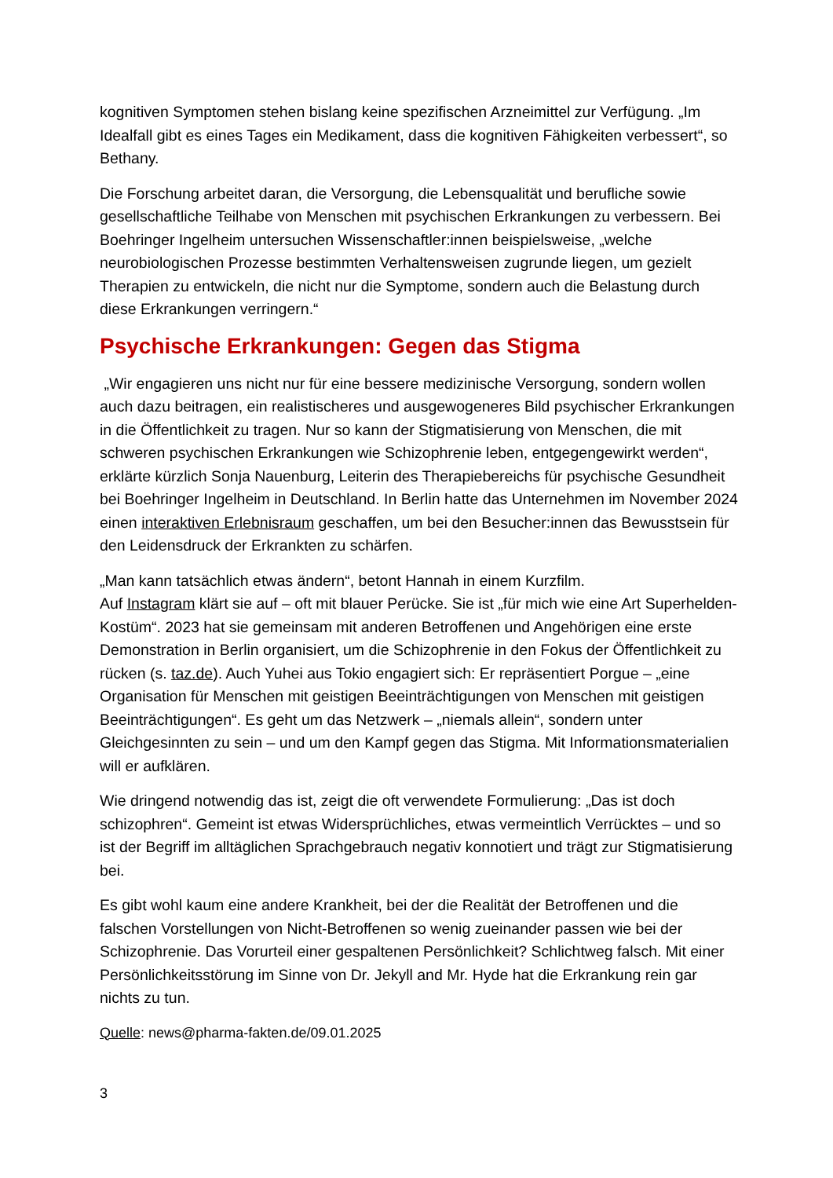kognitiven Symptomen stehen bislang keine spezifischen Arzneimittel zur Verfügung. „Im Idealfall gibt es eines Tages ein Medikament, dass die kognitiven Fähigkeiten verbessert“, so Bethany.
Die Forschung arbeitet daran, die Versorgung, die Lebensqualität und berufliche sowie gesellschaftliche Teilhabe von Menschen mit psychischen Erkrankungen zu verbessern. Bei Boehringer Ingelheim untersuchen Wissenschaftler:innen beispielsweise, „welche neurobiologischen Prozesse bestimmten Verhaltensweisen zugrunde liegen, um gezielt Therapien zu entwickeln, die nicht nur die Symptome, sondern auch die Belastung durch diese Erkrankungen verringern.“
Psychische Erkrankungen: Gegen das Stigma
„Wir engagieren uns nicht nur für eine bessere medizinische Versorgung, sondern wollen auch dazu beitragen, ein realistischeres und ausgewogeneres Bild psychischer Erkrankungen in die Öffentlichkeit zu tragen. Nur so kann der Stigmatisierung von Menschen, die mit schweren psychischen Erkrankungen wie Schizophrenie leben, entgegengewirkt werden“, erklärte kürzlich Sonja Nauenburg, Leiterin des Therapiebereichs für psychische Gesundheit bei Boehringer Ingelheim in Deutschland. In Berlin hatte das Unternehmen im November 2024 einen interaktiven Erlebnisraum geschaffen, um bei den Besucher:innen das Bewusstsein für den Leidensdruck der Erkrankten zu schärfen.
„Man kann tatsächlich etwas ändern“, betont Hannah in einem Kurzfilm.
Auf Instagram klärt sie auf – oft mit blauer Perücke. Sie ist „für mich wie eine Art Superhelden-Kostüm“. 2023 hat sie gemeinsam mit anderen Betroffenen und Angehörigen eine erste Demonstration in Berlin organisiert, um die Schizophrenie in den Fokus der Öffentlichkeit zu rücken (s. taz.de). Auch Yuhei aus Tokio engagiert sich: Er repräsentiert Porgue – „eine Organisation für Menschen mit geistigen Beeinträchtigungen von Menschen mit geistigen Beeinträchtigungen“. Es geht um das Netzwerk – „niemals allein“, sondern unter Gleichgesinnten zu sein – und um den Kampf gegen das Stigma. Mit Informationsmaterialien will er aufklären.
Wie dringend notwendig das ist, zeigt die oft verwendete Formulierung: „Das ist doch schizophren“. Gemeint ist etwas Widersprüchliches, etwas vermeintlich Verrücktes – und so ist der Begriff im alltäglichen Sprachgebrauch negativ konnotiert und trägt zur Stigmatisierung bei.
Es gibt wohl kaum eine andere Krankheit, bei der die Realität der Betroffenen und die falschen Vorstellungen von Nicht-Betroffenen so wenig zueinander passen wie bei der Schizophrenie. Das Vorurteil einer gespaltenen Persönlichkeit? Schlichtweg falsch. Mit einer Persönlichkeitsstörung im Sinne von Dr. Jekyll and Mr. Hyde hat die Erkrankung rein gar nichts zu tun.
Quelle: news@pharma-fakten.de/09.01.2025
3